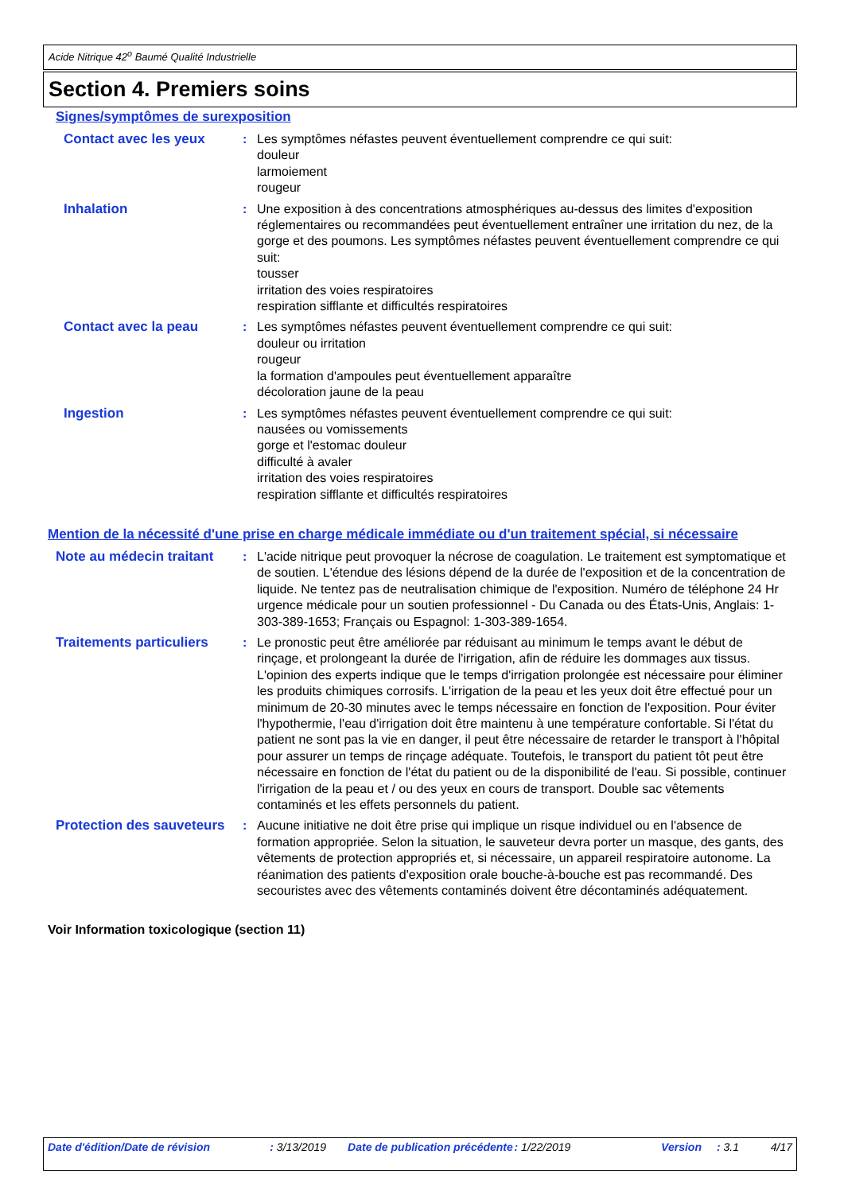Acide Nitrique 42<sup>o</sup> Baumé Qualité Industrielle
Section 4. Premiers soins
Signes/symptômes de surexposition
Contact avec les yeux : Les symptômes néfastes peuvent éventuellement comprendre ce qui suit:
douleur
larmoiement
rougeur
Inhalation : Une exposition à des concentrations atmosphériques au-dessus des limites d'exposition réglementaires ou recommandées peut éventuellement entraîner une irritation du nez, de la gorge et des poumons. Les symptômes néfastes peuvent éventuellement comprendre ce qui suit:
tousser
irritation des voies respiratoires
respiration sifflante et difficultés respiratoires
Contact avec la peau : Les symptômes néfastes peuvent éventuellement comprendre ce qui suit:
douleur ou irritation
rougeur
la formation d'ampoules peut éventuellement apparaître
décoloration jaune de la peau
Ingestion : Les symptômes néfastes peuvent éventuellement comprendre ce qui suit:
nausées ou vomissements
gorge et l'estomac douleur
difficulté à avaler
irritation des voies respiratoires
respiration sifflante et difficultés respiratoires
Mention de la nécessité d'une prise en charge médicale immédiate ou d'un traitement spécial, si nécessaire
Note au médecin traitant : L'acide nitrique peut provoquer la nécrose de coagulation. Le traitement est symptomatique et de soutien. L'étendue des lésions dépend de la durée de l'exposition et de la concentration de liquide. Ne tentez pas de neutralisation chimique de l'exposition. Numéro de téléphone 24 Hr urgence médicale pour un soutien professionnel - Du Canada ou des États-Unis, Anglais: 1-303-389-1653; Français ou Espagnol: 1-303-389-1654.
Traitements particuliers : Le pronostic peut être améliorée par réduisant au minimum le temps avant le début de rinçage, et prolongeant la durée de l'irrigation, afin de réduire les dommages aux tissus. L'opinion des experts indique que le temps d'irrigation prolongée est nécessaire pour éliminer les produits chimiques corrosifs. L'irrigation de la peau et les yeux doit être effectué pour un minimum de 20-30 minutes avec le temps nécessaire en fonction de l'exposition. Pour éviter l'hypothermie, l'eau d'irrigation doit être maintenu à une température confortable. Si l'état du patient ne sont pas la vie en danger, il peut être nécessaire de retarder le transport à l'hôpital pour assurer un temps de rinçage adéquate. Toutefois, le transport du patient tôt peut être nécessaire en fonction de l'état du patient ou de la disponibilité de l'eau. Si possible, continuer l'irrigation de la peau et / ou des yeux en cours de transport. Double sac vêtements contaminés et les effets personnels du patient.
Protection des sauveteurs
: Aucune initiative ne doit être prise qui implique un risque individuel ou en l'absence de formation appropriée. Selon la situation, le sauveteur devra porter un masque, des gants, des vêtements de protection appropriés et, si nécessaire, un appareil respiratoire autonome. La réanimation des patients d'exposition orale bouche-à-bouche est pas recommandé. Des secouristes avec des vêtements contaminés doivent être décontaminés adéquatement.
Voir Information toxicologique (section 11)
Date d'édition/Date de révision : 3/13/2019 Date de publication précédente
: 1/22/2019 Version : 3.1 4/17